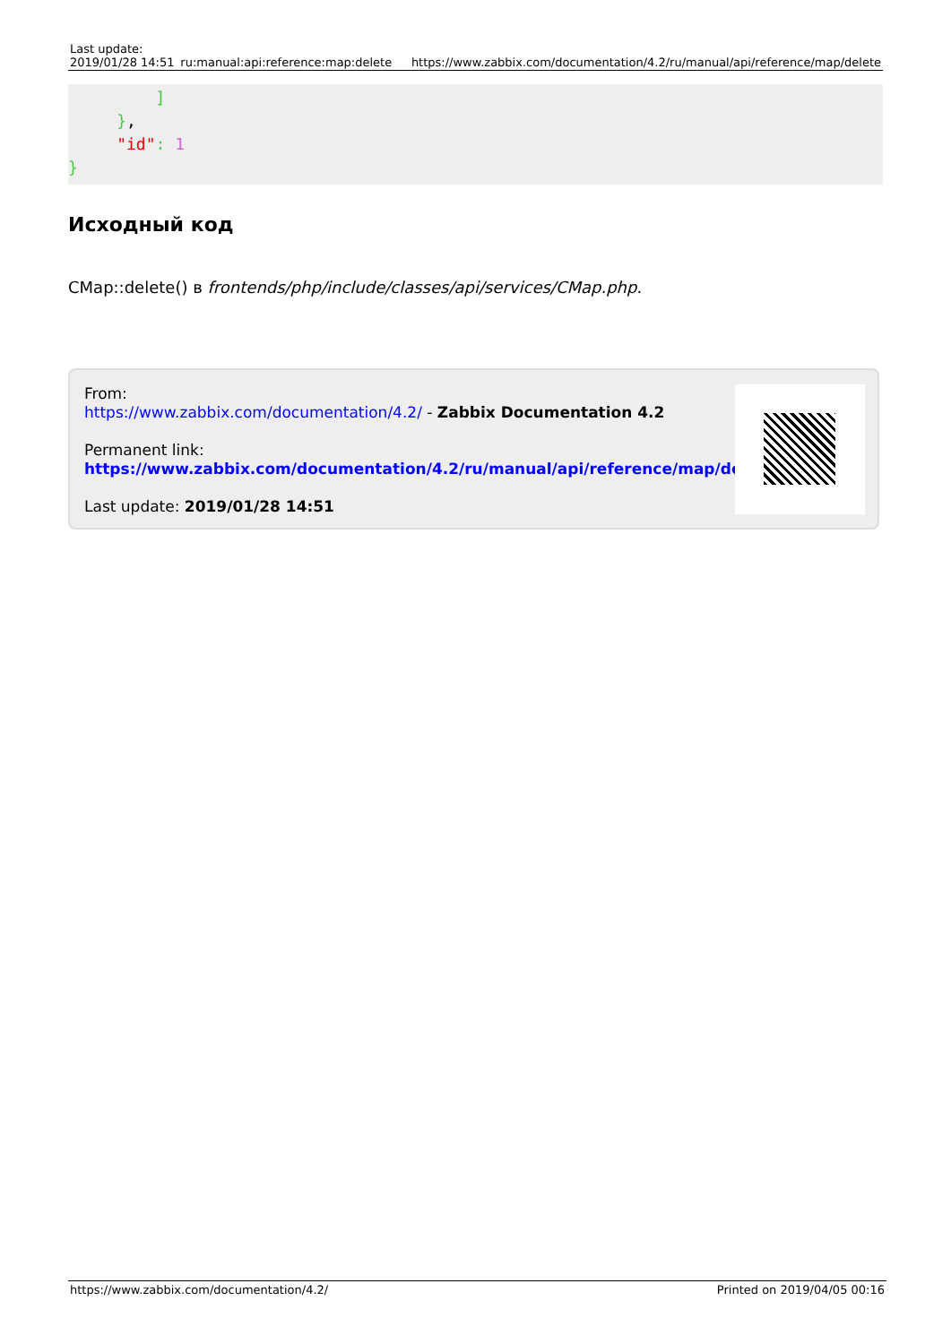| Last update: 2019/01/28 14:51 | ru:manual:api:reference:map:delete | https://www.zabbix.com/documentation/4.2/ru/manual/api/reference/map/delete |
         ]
     },
     "id": 1
}
Исходный код
CMap::delete() в frontends/php/include/classes/api/services/CMap.php.
From:
https://www.zabbix.com/documentation/4.2/ - Zabbix Documentation 4.2
Permanent link:
https://www.zabbix.com/documentation/4.2/ru/manual/api/reference/map/delete
Last update: 2019/01/28 14:51
https://www.zabbix.com/documentation/4.2/ Printed on 2019/04/05 00:16